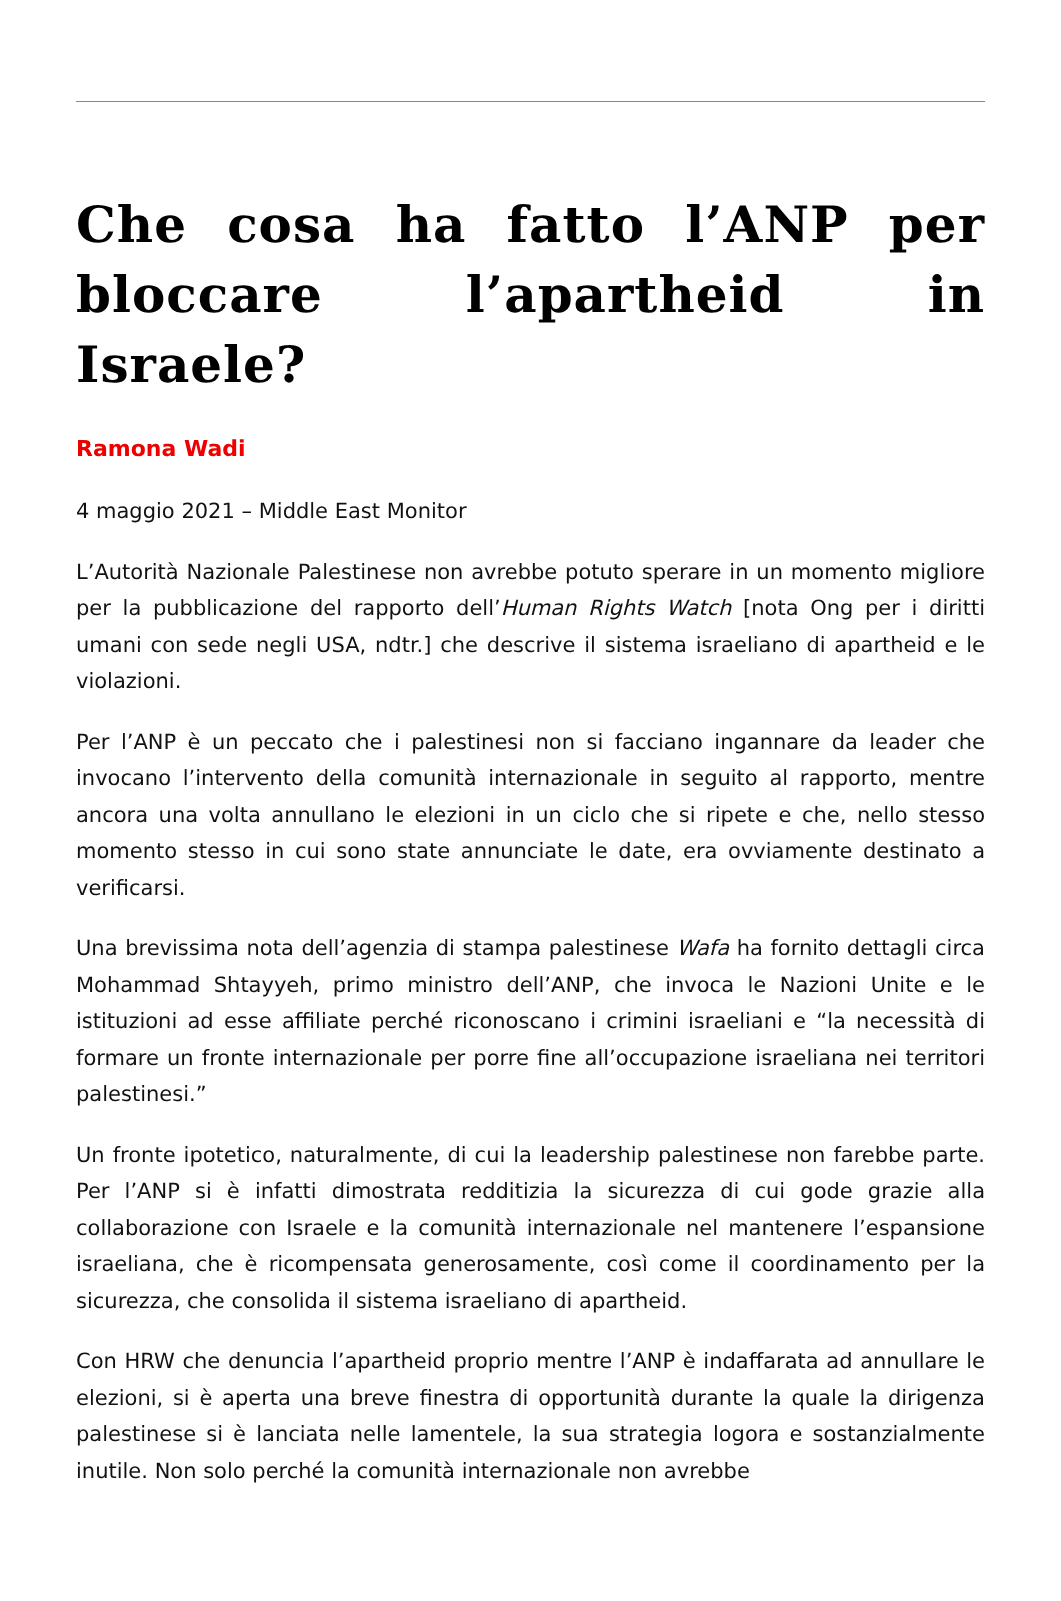Che cosa ha fatto l’ANP per bloccare l’apartheid in Israele?
Ramona Wadi
4 maggio 2021 – Middle East Monitor
L’Autorità Nazionale Palestinese non avrebbe potuto sperare in un momento migliore per la pubblicazione del rapporto dell’Human Rights Watch [nota Ong per i diritti umani con sede negli USA, ndtr.] che descrive il sistema israeliano di apartheid e le violazioni.
Per l’ANP è un peccato che i palestinesi non si facciano ingannare da leader che invocano l’intervento della comunità internazionale in seguito al rapporto, mentre ancora una volta annullano le elezioni in un ciclo che si ripete e che, nello stesso momento stesso in cui sono state annunciate le date, era ovviamente destinato a verificarsi.
Una brevissima nota dell’agenzia di stampa palestinese Wafa ha fornito dettagli circa Mohammad Shtayyeh, primo ministro dell’ANP, che invoca le Nazioni Unite e le istituzioni ad esse affiliate perché riconoscano i crimini israeliani e “la necessità di formare un fronte internazionale per porre fine all’occupazione israeliana nei territori palestinesi.”
Un fronte ipotetico, naturalmente, di cui la leadership palestinese non farebbe parte. Per l’ANP si è infatti dimostrata redditizia la sicurezza di cui gode grazie alla collaborazione con Israele e la comunità internazionale nel mantenere l’espansione israeliana, che è ricompensata generosamente, così come il coordinamento per la sicurezza, che consolida il sistema israeliano di apartheid.
Con HRW che denuncia l’apartheid proprio mentre l’ANP è indaffarata ad annullare le elezioni, si è aperta una breve finestra di opportunità durante la quale la dirigenza palestinese si è lanciata nelle lamentele, la sua strategia logora e sostanzialmente inutile. Non solo perché la comunità internazionale non avrebbe